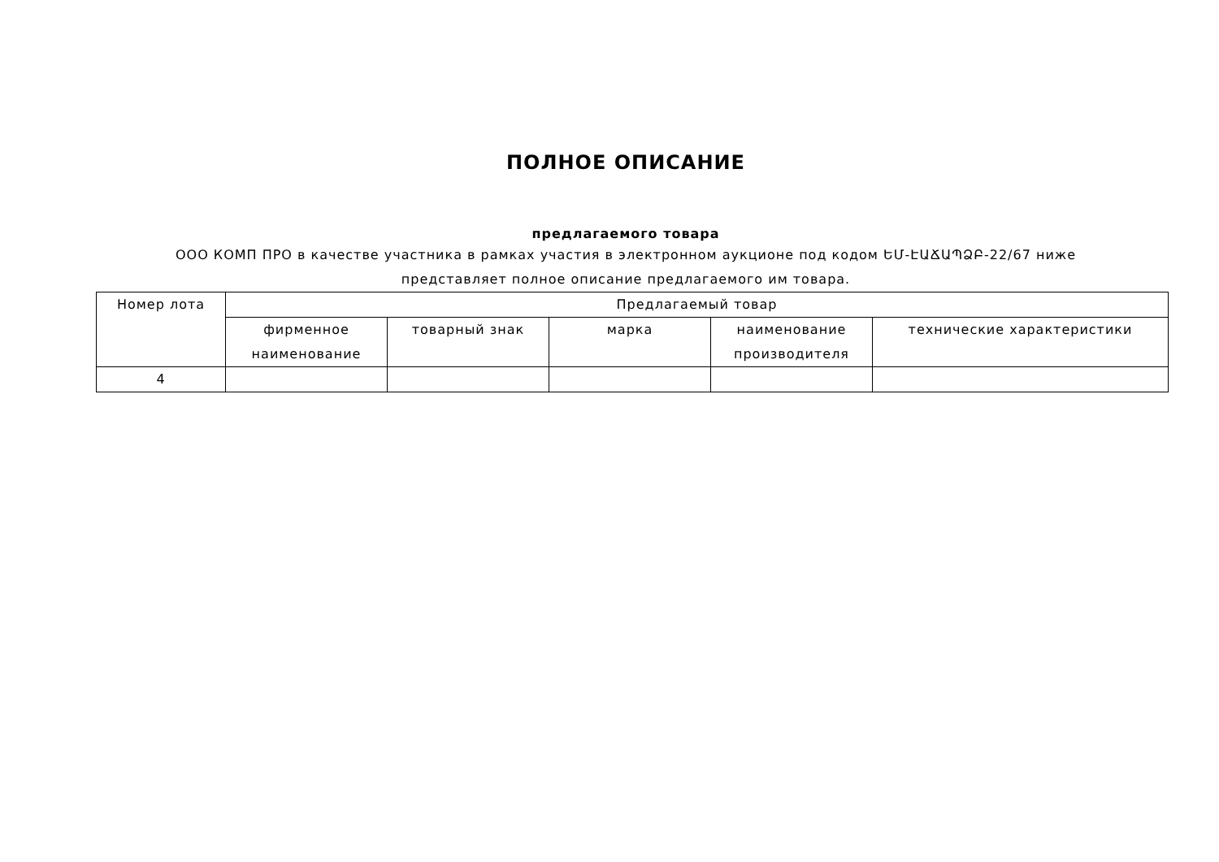ПОЛНОЕ ОПИСАНИЕ
предлагаемого товара
ООО КОМП ПРО в качестве участника в рамках участия в электронном аукционе под кодом ԵՄ-ԷԱՃԱՊՁԲ-22/67 ниже представляет полное описание предлагаемого им товара.
| Номер лота | Предлагаемый товар | | | | |
| --- | --- | --- | --- | --- | --- |
| | фирменное наименование | товарный знак | марка | наименование производителя | технические характеристики |
| 4 | | | | | |